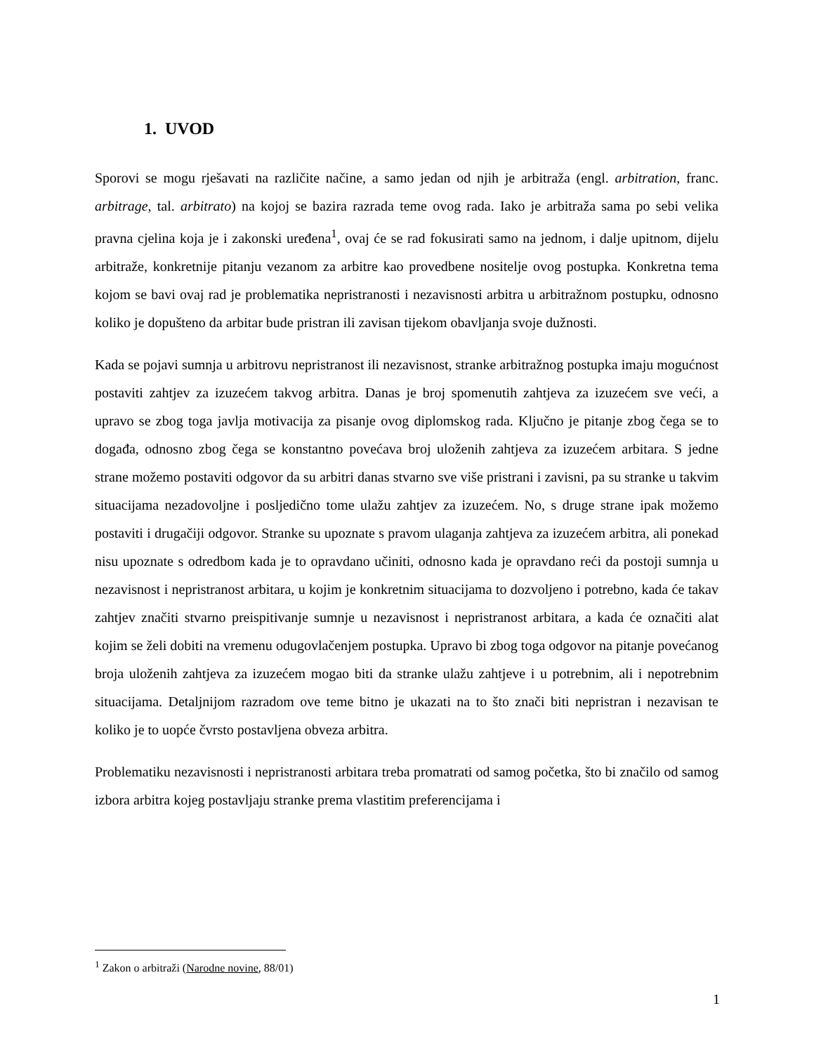1. UVOD
Sporovi se mogu rješavati na različite načine, a samo jedan od njih je arbitraža (engl. arbitration, franc. arbitrage, tal. arbitrato) na kojoj se bazira razrada teme ovog rada. Iako je arbitraža sama po sebi velika pravna cjelina koja je i zakonski uređena<sup>1</sup>, ovaj će se rad fokusirati samo na jednom, i dalje upitnom, dijelu arbitraže, konkretnije pitanju vezanom za arbitre kao provedbene nositelje ovog postupka. Konkretna tema kojom se bavi ovaj rad je problematika nepristranosti i nezavisnosti arbitra u arbitražnom postupku, odnosno koliko je dopušteno da arbitar bude pristran ili zavisan tijekom obavljanja svoje dužnosti.
Kada se pojavi sumnja u arbitrovu nepristranost ili nezavisnost, stranke arbitražnog postupka imaju mogućnost postaviti zahtjev za izuzećem takvog arbitra. Danas je broj spomenutih zahtjeva za izuzećem sve veći, a upravo se zbog toga javlja motivacija za pisanje ovog diplomskog rada. Ključno je pitanje zbog čega se to događa, odnosno zbog čega se konstantno povećava broj uloženih zahtjeva za izuzećem arbitara. S jedne strane možemo postaviti odgovor da su arbitri danas stvarno sve više pristrani i zavisni, pa su stranke u takvim situacijama nezadovoljne i posljedično tome ulažu zahtjev za izuzećem. No, s druge strane ipak možemo postaviti i drugačiji odgovor. Stranke su upoznate s pravom ulaganja zahtjeva za izuzećem arbitra, ali ponekad nisu upoznate s odredbom kada je to opravdano učiniti, odnosno kada je opravdano reći da postoji sumnja u nezavisnost i nepristranost arbitara, u kojim je konkretnim situacijama to dozvoljeno i potrebno, kada će takav zahtjev značiti stvarno preispitivanje sumnje u nezavisnost i nepristranost arbitara, a kada će označiti alat kojim se želi dobiti na vremenu odugovlačenjem postupka. Upravo bi zbog toga odgovor na pitanje povećanog broja uloženih zahtjeva za izuzećem mogao biti da stranke ulažu zahtjeve i u potrebnim, ali i nepotrebnim situacijama. Detaljnijom razradom ove teme bitno je ukazati na to što znači biti nepristran i nezavisan te koliko je to uopće čvrsto postavljena obveza arbitra.
Problematiku nezavisnosti i nepristranosti arbitara treba promatrati od samog početka, što bi značilo od samog izbora arbitra kojeg postavljaju stranke prema vlastitim preferencijama i
<sup>1</sup> Zakon o arbitraži (Narodne novine, 88/01)
1